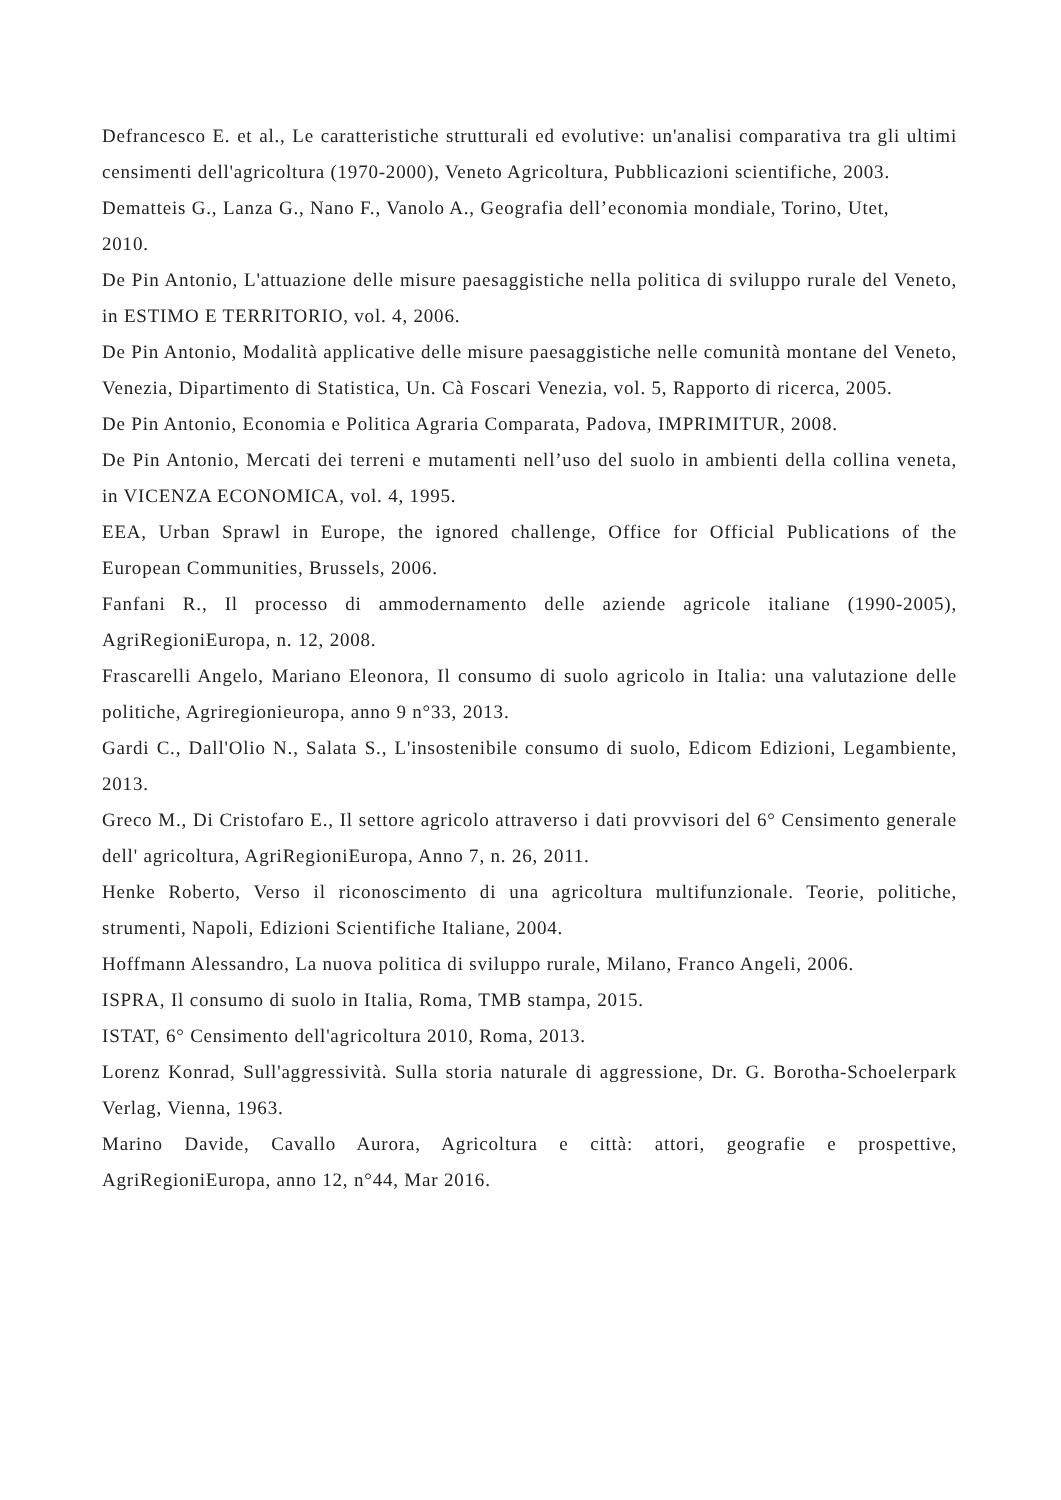Defrancesco E. et al., Le caratteristiche strutturali ed evolutive: un'analisi comparativa tra gli ultimi censimenti dell'agricoltura (1970-2000), Veneto Agricoltura, Pubblicazioni scientifiche, 2003.
Dematteis G., Lanza G., Nano F., Vanolo A., Geografia dell’economia mondiale, Torino, Utet,
2010.
De Pin Antonio, L'attuazione delle misure paesaggistiche nella politica di sviluppo rurale del Veneto, in ESTIMO E TERRITORIO, vol. 4, 2006.
De Pin Antonio, Modalità applicative delle misure paesaggistiche nelle comunità montane del Veneto, Venezia, Dipartimento di Statistica, Un. Cà Foscari Venezia, vol. 5, Rapporto di ricerca, 2005.
De Pin Antonio, Economia e Politica Agraria Comparata, Padova, IMPRIMITUR, 2008.
De Pin Antonio, Mercati dei terreni e mutamenti nell’uso del suolo in ambienti della collina veneta, in VICENZA ECONOMICA, vol. 4, 1995.
EEA, Urban Sprawl in Europe, the ignored challenge, Office for Official Publications of the European Communities, Brussels, 2006.
Fanfani R., Il processo di ammodernamento delle aziende agricole italiane (1990-2005), AgriRegioniEuropa, n. 12, 2008.
Frascarelli Angelo, Mariano Eleonora, Il consumo di suolo agricolo in Italia: una valutazione delle politiche, Agriregionieuropa, anno 9 n°33, 2013.
Gardi C., Dall'Olio N., Salata S., L'insostenibile consumo di suolo, Edicom Edizioni, Legambiente, 2013.
Greco M., Di Cristofaro E., Il settore agricolo attraverso i dati provvisori del 6° Censimento generale dell' agricoltura, AgriRegioniEuropa, Anno 7, n. 26, 2011.
Henke Roberto, Verso il riconoscimento di una agricoltura multifunzionale. Teorie, politiche, strumenti, Napoli, Edizioni Scientifiche Italiane, 2004.
Hoffmann Alessandro, La nuova politica di sviluppo rurale, Milano, Franco Angeli, 2006.
ISPRA, Il consumo di suolo in Italia, Roma, TMB stampa, 2015.
ISTAT, 6° Censimento dell'agricoltura 2010, Roma, 2013.
Lorenz Konrad, Sull'aggressività. Sulla storia naturale di aggressione, Dr. G. Borotha-Schoelerpark Verlag, Vienna, 1963.
Marino Davide, Cavallo Aurora, Agricoltura e città: attori, geografie e prospettive, AgriRegioniEuropa, anno 12, n°44, Mar 2016.